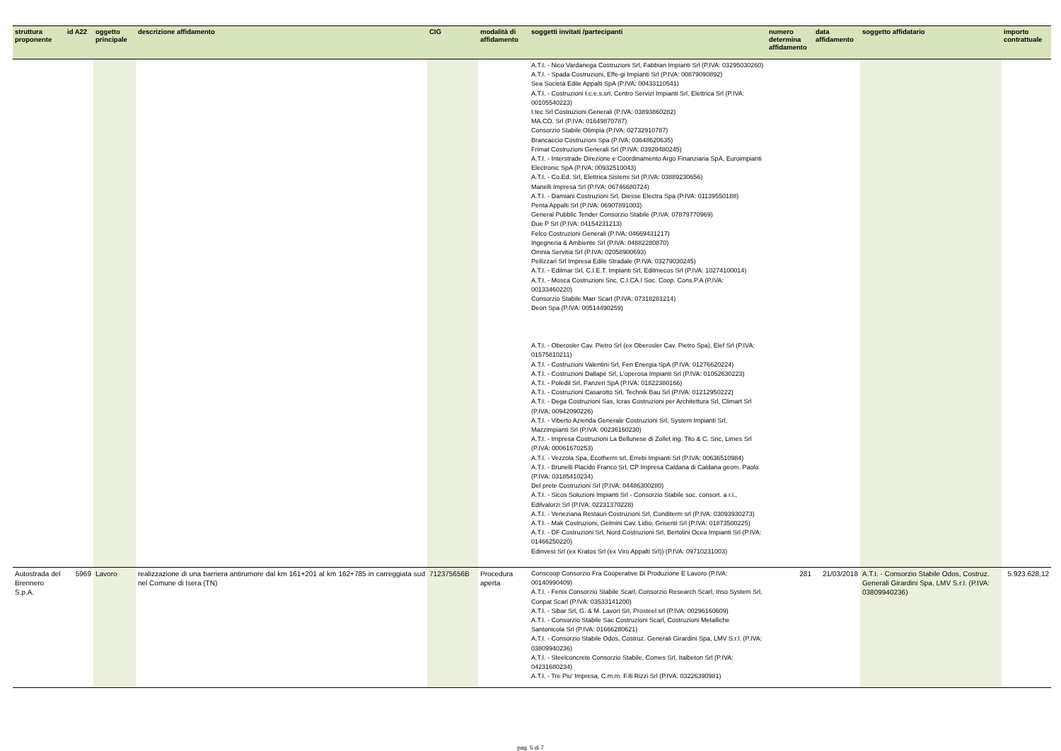| struttura proponente | id A22 | oggetto principale | descrizione affidamento | CIG | modalità di affidamento | soggetti invitati /partecipanti | numero determina affidamento | data affidamento | soggetto affidatario | importo contrattuale |
| --- | --- | --- | --- | --- | --- | --- | --- | --- | --- | --- |
| | | | | | | A.T.I. - Nico Vardanega Costruzioni Srl, Fabbian Impianti Srl (P.IVA: 03295030260) A.T.I. - Spada Costruzioni, Effe-gi Impianti Srl (P.IVA: 00879090892) Sea Società Edile Appalti SpA (P.IVA: 00433110541) A.T.I. - Costruzioni I.c.e.s.srl, Centro Servizi Impianti Srl, Elettrica Srl (P.IVA: 00105540223) I.tec Srl Costruzioni Generali (P.IVA: 03893860282) MA.CO. Srl (P.IVA: 01649870787) Consorzio Stabile Olimpia (P.IVA: 02732910787) Brancaccio Costruzioni Spa (P.IVA: 03648620635) Frimat Costruzioni Generali Srl (P.IVA: 03920480245) A.T.I. - Interstrade Direzione e Coordinamento Argo Finanziaria SpA, Euroimpianti Electronic SpA (P.IVA: 00932510043) A.T.I. - Co.Ed. Srl, Elettrica Sistemi Srl (P.IVA: 03889230656) Manelli Impresa Srl (P.IVA: 06746680724) A.T.I. - Damiani Costruzioni Srl, Diesse Electra Spa (P.IVA: 01139550188) Penta Appalti Srl (P.IVA: 06907891003) General Pubblic Tender Consorzio Stabile (P.IVA: 07879770969) Due P Srl (P.IVA: 04154231213) Felco Costruzioni Generali (P.IVA: 04669431217) Ingegneria & Ambiente Srl (P.IVA: 04882280870) Omnia Servitia Srl (P.IVA: 02058900693) Pellizzari Srl Impresa Edile Stradale (P.IVA: 03279030245) A.T.I. - Edilmar Srl, C.I.E.T. Impianti Srl, Edilmecos Srl (P.IVA: 10274100014) A.T.I. - Mosca Costruzioni Snc, C.I.CA.I Soc. Coop. Cons.P.A (P.IVA: 00133460220) Consorzio Stabile Marr Scarl (P.IVA: 07318281214) Deon Spa (P.IVA: 00514490259) A.T.I. - Oberosler Cav. Pietro Srl (ex Oberosler Cav. Pietro Spa), Elef Srl (P.IVA: 01575810211) A.T.I. - Costruzioni Valentini Srl, Fen Energia SpA (P.IVA: 01276620224) A.T.I. - Costruzioni Dallapé Srl, L'operosa Impianti Srl (P.IVA: 01052630223) A.T.I. - Poledil Srl, Panzeri SpA (P.IVA: 01822380166) A.T.I. - Costruzioni Casarotto Srl, Technik Bau Srl (P.IVA: 01212950222) A.T.I. - Dega Costruzioni Sas, Icras Costruzioni per Architettura Srl, Climart Srl (P.IVA: 00942090226) A.T.I. - Viberto Azienda Generale Costruzioni Srl, System Impianti Srl, Mazzimpianti Srl (P.IVA: 00236160230) A.T.I. - Impresa Costruzioni La Bellunese di Zollet ing. Tito & C. Snc, Limes Srl (P.IVA: 00061670253) A.T.I. - Vezzola Spa, Ecotherm srl, Errebi Impianti Srl (P.IVA: 00636510984) A.T.I. - Brunelli Placido Franco Srl, CP Impresa Caldana di Caldana geom. Paolo (P.IVA: 03185410234) Del prete Costruzioni Srl (P.IVA: 04486300280) A.T.I. - Sicos Soluzioni Impianti Srl - Consorzio Stabile soc. consort. a r.l., Edilvalorzi Srl (P.IVA: 02231370228) A.T.I. - Veneziana Restauri Costruzioni Srl, Conditerm srl (P.IVA: 03093930273) A.T.I. - Mak Costruzioni, Gelmini Cav. Lidio, Grisenti Srl (P.IVA: 01873500225) A.T.I. - DF Costruzioni Srl, Nord Costruzioni Srl, Bertolini Ocea Impianti Srl (P.IVA: 01466250220) Edinvest Srl (ex Kratos Srl (ex Viro Appalti Srl)) (P.IVA: 09710231003) | | | | |
| Autostrada del Brennero S.p.A. | 5969 | Lavoro | realizzazione di una barriera antirumore dal km 161+201 al km 162+785 in carreggiata sud nel Comune di Isera (TN) | 712375656B | Procedura aperta | Conscoop Consorzio Fra Cooperative Di Produzione E Lavoro (P.IVA: 00140990409) A.T.I. - Fenix Consorzio Stabile Scarl, Consorzio Research Scarl, Inso System Srl, Conpat Scarl (P.IVA: 03533141200) A.T.I. - Sibar Srl, G. & M. Lavori Srl, Prosteel srl (P.IVA: 00296160609) A.T.I. - Consorzio Stabile Sac Costruzioni Scarl, Costruzioni Metalliche Santonicola Srl (P.IVA: 01666280621) A.T.I. - Consorzio Stabile Odos, Costruz. Generali Girardini Spa, LMV S.r.l. (P.IVA: 03809940236) A.T.I. - Steelconcrete Consorzio Stabile, Comes Srl, Italbeton Srl (P.IVA: 04231680234) A.T.I. - Tre Piu' Impresa, C.m.m. F.lli Rizzi Srl (P.IVA: 03226390981) | 281 | 21/03/2018 | A.T.I. - Consorzio Stabile Odos, Costruz. Generali Girardini Spa, LMV S.r.l. (P.IVA: 03809940236) | 5.923.628,12 |
pag. 5 di 7